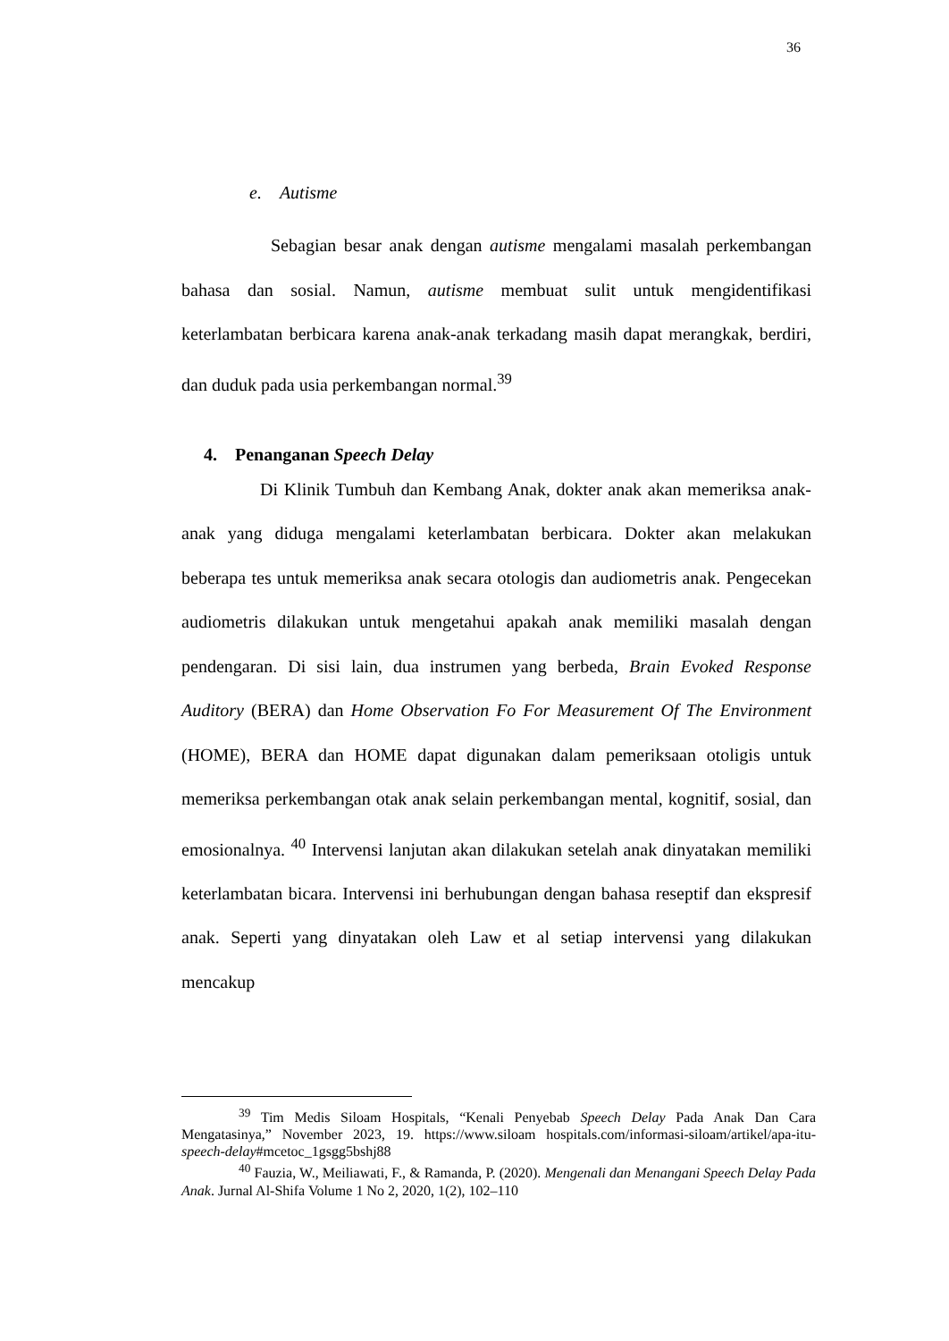36
e. Autisme
Sebagian besar anak dengan autisme mengalami masalah perkembangan bahasa dan sosial. Namun, autisme membuat sulit untuk mengidentifikasi keterlambatan berbicara karena anak-anak terkadang masih dapat merangkak, berdiri, dan duduk pada usia perkembangan normal.<sup>39</sup>
4. Penanganan Speech Delay
Di Klinik Tumbuh dan Kembang Anak, dokter anak akan memeriksa anak-anak yang diduga mengalami keterlambatan berbicara. Dokter akan melakukan beberapa tes untuk memeriksa anak secara otologis dan audiometris anak. Pengecekan audiometris dilakukan untuk mengetahui apakah anak memiliki masalah dengan pendengaran. Di sisi lain, dua instrumen yang berbeda, Brain Evoked Response Auditory (BERA) dan Home Observation Fo For Measurement Of The Environment (HOME), BERA dan HOME dapat digunakan dalam pemeriksaan otoligis untuk memeriksa perkembangan otak anak selain perkembangan mental, kognitif, sosial, dan emosionalnya. <sup>40</sup> Intervensi lanjutan akan dilakukan setelah anak dinyatakan memiliki keterlambatan bicara. Intervensi ini berhubungan dengan bahasa reseptif dan ekspresif anak. Seperti yang dinyatakan oleh Law et al setiap intervensi yang dilakukan mencakup
<sup>39</sup> Tim Medis Siloam Hospitals, “Kenali Penyebab Speech Delay Pada Anak Dan Cara Mengatasinya,” November 2023, 19. https://www.siloam hospitals.com/informasi-siloam/artikel/apa-itu-speech-delay#mcetoc_1gsgg5bshj88
<sup>40</sup> Fauzia, W., Meiliawati, F., & Ramanda, P. (2020). Mengenali dan Menangani Speech Delay Pada Anak. Jurnal Al-Shifa Volume 1 No 2, 2020, 1(2), 102–110